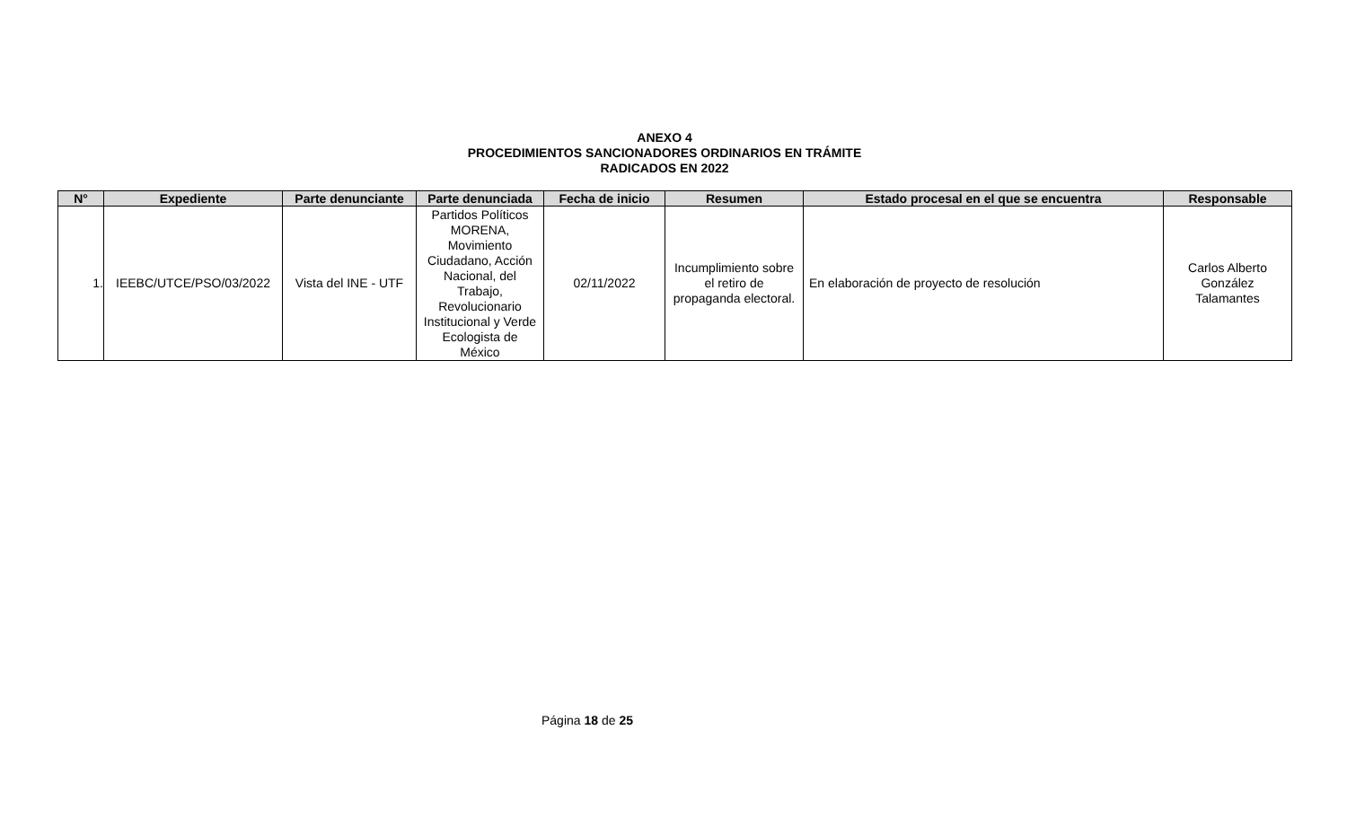ANEXO 4
PROCEDIMIENTOS SANCIONADORES ORDINARIOS EN TRÁMITE
RADICADOS EN 2022
| N° | Expediente | Parte denunciante | Parte denunciada | Fecha de inicio | Resumen | Estado procesal en el que se encuentra | Responsable |
| --- | --- | --- | --- | --- | --- | --- | --- |
| 1. | IEEBC/UTCE/PSO/03/2022 | Vista del INE - UTF | Partidos Políticos MORENA, Movimiento Ciudadano, Acción Nacional, del Trabajo, Revolucionario Institucional y Verde Ecologista de México | 02/11/2022 | Incumplimiento sobre el retiro de propaganda electoral. | En elaboración de proyecto de resolución | Carlos Alberto González Talamantes |
Página 18 de 25